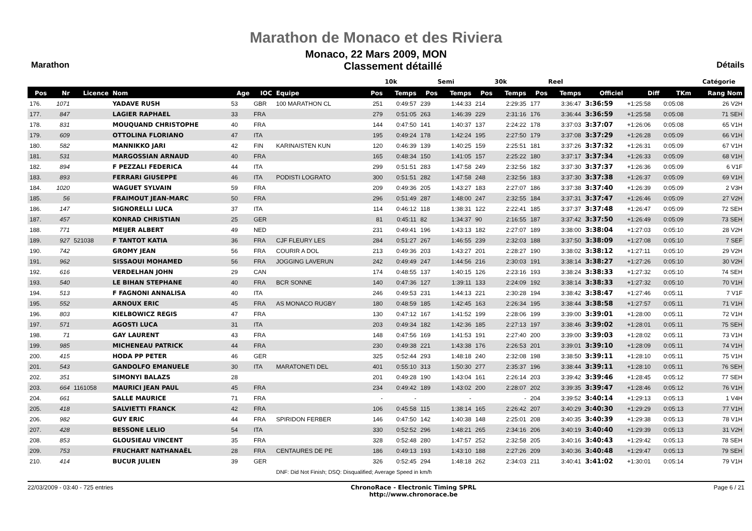Marathon de Monaco et des Riviera
Monaco, 22 Mars 2009, MON
Marathon Classement détaillé Détails
| | | | | | | | | 10k | | Semi | | 30k | | Reel | | | | | Catégorie |
| --- | --- | --- | --- | --- | --- | --- | --- | --- | --- | --- | --- | --- | --- | --- | --- | --- | --- | --- | --- |
| Pos | Nr | Licence | Nom | Age | IOC | Equipe | | Pos | Temps | Pos | Temps | Pos | Temps | Pos | Temps | Officiel | Diff | TKm | Rang Nom |
| 176. | 1071 | | YADAVE RUSH | 53 | GBR | 100 MARATHON CL | | 251 | 0:49:57 | 239 | 1:44:33 | 214 | 2:29:35 | 177 | 3:36:47 | 3:36:59 | +1:25:58 | 0:05:08 | 26 V2H |
| 177. | 847 | | LAGIER RAPHAEL | 33 | FRA | | | 279 | 0:51:05 | 263 | 1:46:39 | 229 | 2:31:16 | 176 | 3:36:44 | 3:36:59 | +1:25:58 | 0:05:08 | 71 SEH |
| 178. | 831 | | MOUQUAND CHRISTOPHE | 40 | FRA | | | 144 | 0:47:50 | 141 | 1:40:37 | 137 | 2:24:22 | 178 | 3:37:03 | 3:37:07 | +1:26:06 | 0:05:08 | 65 V1H |
| 179. | 609 | | OTTOLINA FLORIANO | 47 | ITA | | | 195 | 0:49:24 | 178 | 1:42:24 | 195 | 2:27:50 | 179 | 3:37:08 | 3:37:29 | +1:26:28 | 0:05:09 | 66 V1H |
| 180. | 582 | | MANNIKKO JARI | 42 | FIN | KARINAISTEN KUN | | 120 | 0:46:39 | 139 | 1:40:25 | 159 | 2:25:51 | 181 | 3:37:26 | 3:37:32 | +1:26:31 | 0:05:09 | 67 V1H |
| 181. | 531 | | MARGOSSIAN ARNAUD | 40 | FRA | | | 165 | 0:48:34 | 150 | 1:41:05 | 157 | 2:25:22 | 180 | 3:37:17 | 3:37:34 | +1:26:33 | 0:05:09 | 68 V1H |
| 182. | 894 | | F PEZZALI FEDERICA | 44 | ITA | | | 299 | 0:51:51 | 283 | 1:47:58 | 249 | 2:32:56 | 182 | 3:37:30 | 3:37:37 | +1:26:36 | 0:05:09 | 6 V1F |
| 183. | 893 | | FERRARI GIUSEPPE | 46 | ITA | PODISTI LOGRATO | | 300 | 0:51:51 | 282 | 1:47:58 | 248 | 2:32:56 | 183 | 3:37:30 | 3:37:38 | +1:26:37 | 0:05:09 | 69 V1H |
| 184. | 1020 | | WAGUET SYLVAIN | 59 | FRA | | | 209 | 0:49:36 | 205 | 1:43:27 | 183 | 2:27:07 | 186 | 3:37:38 | 3:37:40 | +1:26:39 | 0:05:09 | 2 V3H |
| 185. | 56 | | FRAIMOUT JEAN-MARC | 50 | FRA | | | 296 | 0:51:49 | 287 | 1:48:00 | 247 | 2:32:55 | 184 | 3:37:31 | 3:37:47 | +1:26:46 | 0:05:09 | 27 V2H |
| 186. | 147 | | SIGNORELLI LUCA | 37 | ITA | | | 114 | 0:46:12 | 118 | 1:38:31 | 122 | 2:22:41 | 185 | 3:37:37 | 3:37:48 | +1:26:47 | 0:05:09 | 72 SEH |
| 187. | 457 | | KONRAD CHRISTIAN | 25 | GER | | | 81 | 0:45:11 | 82 | 1:34:37 | 90 | 2:16:55 | 187 | 3:37:42 | 3:37:50 | +1:26:49 | 0:05:09 | 73 SEH |
| 188. | 771 | | MEIJER ALBERT | 49 | NED | | | 231 | 0:49:41 | 196 | 1:43:13 | 182 | 2:27:07 | 189 | 3:38:00 | 3:38:04 | +1:27:03 | 0:05:10 | 28 V2H |
| 189. | 927 | 521038 | F TANTOT KATIA | 36 | FRA | CJF FLEURY LES | | 284 | 0:51:27 | 267 | 1:46:55 | 239 | 2:32:03 | 188 | 3:37:50 | 3:38:09 | +1:27:08 | 0:05:10 | 7 SEF |
| 190. | 742 | | GROMY JEAN | 56 | FRA | COURIR A DOL | | 213 | 0:49:36 | 203 | 1:43:27 | 201 | 2:28:27 | 190 | 3:38:02 | 3:38:12 | +1:27:11 | 0:05:10 | 29 V2H |
| 191. | 962 | | SISSAOUI MOHAMED | 56 | FRA | JOGGING LAVERUN | | 242 | 0:49:49 | 247 | 1:44:56 | 216 | 2:30:03 | 191 | 3:38:14 | 3:38:27 | +1:27:26 | 0:05:10 | 30 V2H |
| 192. | 616 | | VERDELHAN JOHN | 29 | CAN | | | 174 | 0:48:55 | 137 | 1:40:15 | 126 | 2:23:16 | 193 | 3:38:24 | 3:38:33 | +1:27:32 | 0:05:10 | 74 SEH |
| 193. | 540 | | LE BIHAN STEPHANE | 40 | FRA | BCR SONNE | | 140 | 0:47:36 | 127 | 1:39:11 | 133 | 2:24:09 | 192 | 3:38:14 | 3:38:33 | +1:27:32 | 0:05:10 | 70 V1H |
| 194. | 513 | | F FAGNONI ANNALISA | 40 | ITA | | | 246 | 0:49:53 | 231 | 1:44:13 | 221 | 2:30:28 | 194 | 3:38:42 | 3:38:47 | +1:27:46 | 0:05:11 | 7 V1F |
| 195. | 552 | | ARNOUX ERIC | 45 | FRA | AS MONACO RUGBY | | 180 | 0:48:59 | 185 | 1:42:45 | 163 | 2:26:34 | 195 | 3:38:44 | 3:38:58 | +1:27:57 | 0:05:11 | 71 V1H |
| 196. | 803 | | KIELBOWICZ REGIS | 47 | FRA | | | 130 | 0:47:12 | 167 | 1:41:52 | 199 | 2:28:06 | 199 | 3:39:00 | 3:39:01 | +1:28:00 | 0:05:11 | 72 V1H |
| 197. | 571 | | AGOSTI LUCA | 31 | ITA | | | 203 | 0:49:34 | 182 | 1:42:36 | 185 | 2:27:13 | 197 | 3:38:46 | 3:39:02 | +1:28:01 | 0:05:11 | 75 SEH |
| 198. | 71 | | GAY LAURENT | 43 | FRA | | | 148 | 0:47:56 | 169 | 1:41:53 | 191 | 2:27:40 | 200 | 3:39:00 | 3:39:03 | +1:28:02 | 0:05:11 | 73 V1H |
| 199. | 985 | | MICHENEAU PATRICK | 44 | FRA | | | 230 | 0:49:38 | 221 | 1:43:38 | 176 | 2:26:53 | 201 | 3:39:01 | 3:39:10 | +1:28:09 | 0:05:11 | 74 V1H |
| 200. | 415 | | HODA PP PETER | 46 | GER | | | 325 | 0:52:44 | 293 | 1:48:18 | 240 | 2:32:08 | 198 | 3:38:50 | 3:39:11 | +1:28:10 | 0:05:11 | 75 V1H |
| 201. | 543 | | GANDOLFO EMANUELE | 30 | ITA | MARATONETI DEL | | 401 | 0:55:10 | 313 | 1:50:30 | 277 | 2:35:37 | 196 | 3:38:44 | 3:39:11 | +1:28:10 | 0:05:11 | 76 SEH |
| 202. | 351 | | SIMONYI BALAZS | 28 | | | | 201 | 0:49:28 | 190 | 1:43:04 | 161 | 2:26:14 | 203 | 3:39:42 | 3:39:46 | +1:28:45 | 0:05:12 | 77 SEH |
| 203. | 664 | 1161058 | MAURICI JEAN PAUL | 45 | FRA | | | 234 | 0:49:42 | 189 | 1:43:02 | 200 | 2:28:07 | 202 | 3:39:35 | 3:39:47 | +1:28:46 | 0:05:12 | 76 V1H |
| 204. | 661 | | SALLE MAURICE | 71 | FRA | | | - | - | | - | | - | 204 | 3:39:52 | 3:40:14 | +1:29:13 | 0:05:13 | 1 V4H |
| 205. | 418 | | SALVIETTI FRANCK | 42 | FRA | | | 106 | 0:45:58 | 115 | 1:38:14 | 165 | 2:26:42 | 207 | 3:40:29 | 3:40:30 | +1:29:29 | 0:05:13 | 77 V1H |
| 206. | 982 | | GUY ERIC | 44 | FRA | SPIRIDON FERBER | | 146 | 0:47:50 | 142 | 1:40:38 | 148 | 2:25:01 | 208 | 3:40:35 | 3:40:39 | +1:29:38 | 0:05:13 | 78 V1H |
| 207. | 428 | | BESSONE LELIO | 54 | ITA | | | 330 | 0:52:52 | 296 | 1:48:21 | 265 | 2:34:16 | 206 | 3:40:19 | 3:40:40 | +1:29:39 | 0:05:13 | 31 V2H |
| 208. | 853 | | GLOUSIEAU VINCENT | 35 | FRA | | | 328 | 0:52:48 | 280 | 1:47:57 | 252 | 2:32:58 | 205 | 3:40:16 | 3:40:43 | +1:29:42 | 0:05:13 | 78 SEH |
| 209. | 753 | | FRUCHART NATHANAËL | 28 | FRA | CENTAURES DE PE | | 186 | 0:49:13 | 193 | 1:43:10 | 188 | 2:27:26 | 209 | 3:40:36 | 3:40:48 | +1:29:47 | 0:05:13 | 79 SEH |
| 210. | 414 | | BUCUR JULIEN | 39 | GER | | | 326 | 0:52:45 | 294 | 1:48:18 | 262 | 2:34:03 | 211 | 3:40:41 | 3:41:02 | +1:30:01 | 0:05:14 | 79 V1H |
| | | | | | | DNF: Did Not Finish; DSQ: Disqualified; Average Speed in km/h | | | | | | | | | | | | | |
22/03/2009 - 03:40 - 725 entries ChronoRace - Electronic Timing SPRL
http://www.chronorace.be Page 6 / 21